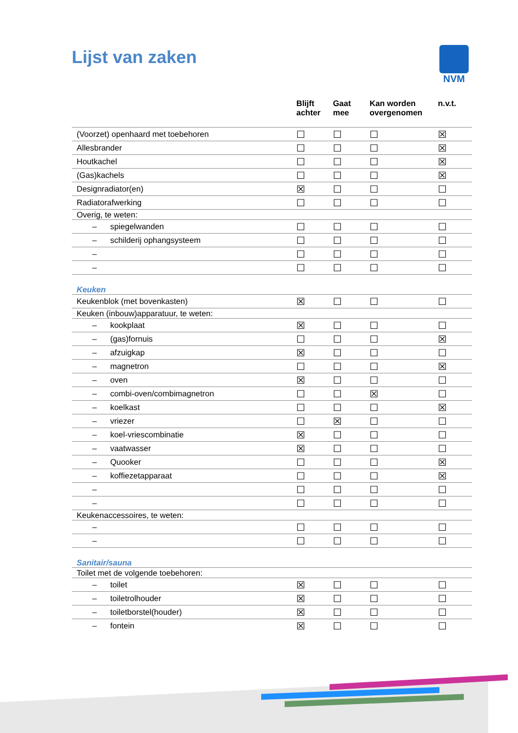Lijst van zaken NVM
| | Blijft achter | Gaat mee | Kan worden overgenomen | n.v.t. |
| --- | --- | --- | --- | --- |
| (Voorzet) openhaard met toebehoren | ☐ | ☐ | ☐ | ☒ |
| Allesbrander | ☐ | ☐ | ☐ | ☒ |
| Houtkachel | ☐ | ☐ | ☐ | ☒ |
| (Gas)kachels | ☐ | ☐ | ☐ | ☒ |
| Designradiator(en) | ☒ | ☐ | ☐ | ☐ |
| Radiatorafwerking | ☐ | ☐ | ☐ | ☐ |
| Overig, te weten: | | | | |
| – spiegelwanden | ☐ | ☐ | ☐ | ☐ |
| – schilderij ophangsysteem | ☐ | ☐ | ☐ | ☐ |
| – | ☐ | ☐ | ☐ | ☐ |
| – | ☐ | ☐ | ☐ | ☐ |
| Keuken | | | | |
| Keukenblok (met bovenkasten) | ☒ | ☐ | ☐ | ☐ |
| Keuken (inbouw)apparatuur, te weten: | | | | |
| – kookplaat | ☒ | ☐ | ☐ | ☐ |
| – (gas)fornuis | ☐ | ☐ | ☐ | ☒ |
| – afzuigkap | ☒ | ☐ | ☐ | ☐ |
| – magnetron | ☐ | ☐ | ☐ | ☒ |
| – oven | ☒ | ☐ | ☐ | ☐ |
| – combi-oven/combimagnetron | ☐ | ☐ | ☒ | ☐ |
| – koelkast | ☐ | ☐ | ☐ | ☒ |
| – vriezer | ☐ | ☒ | ☐ | ☐ |
| – koel-vriescombinatie | ☒ | ☐ | ☐ | ☐ |
| – vaatwasser | ☒ | ☐ | ☐ | ☐ |
| – Quooker | ☐ | ☐ | ☐ | ☒ |
| – koffiezetapparaat | ☐ | ☐ | ☐ | ☒ |
| – | ☐ | ☐ | ☐ | ☐ |
| – | ☐ | ☐ | ☐ | ☐ |
| Keukenaccessoires, te weten: | | | | |
| – | ☐ | ☐ | ☐ | ☐ |
| – | ☐ | ☐ | ☐ | ☐ |
| Sanitair/sauna | | | | |
| Toilet met de volgende toebehoren: | | | | |
| – toilet | ☒ | ☐ | ☐ | ☐ |
| – toiletrolhouder | ☒ | ☐ | ☐ | ☐ |
| – toiletborstel(houder) | ☒ | ☐ | ☐ | ☐ |
| – fontein | ☒ | ☐ | ☐ | ☐ |